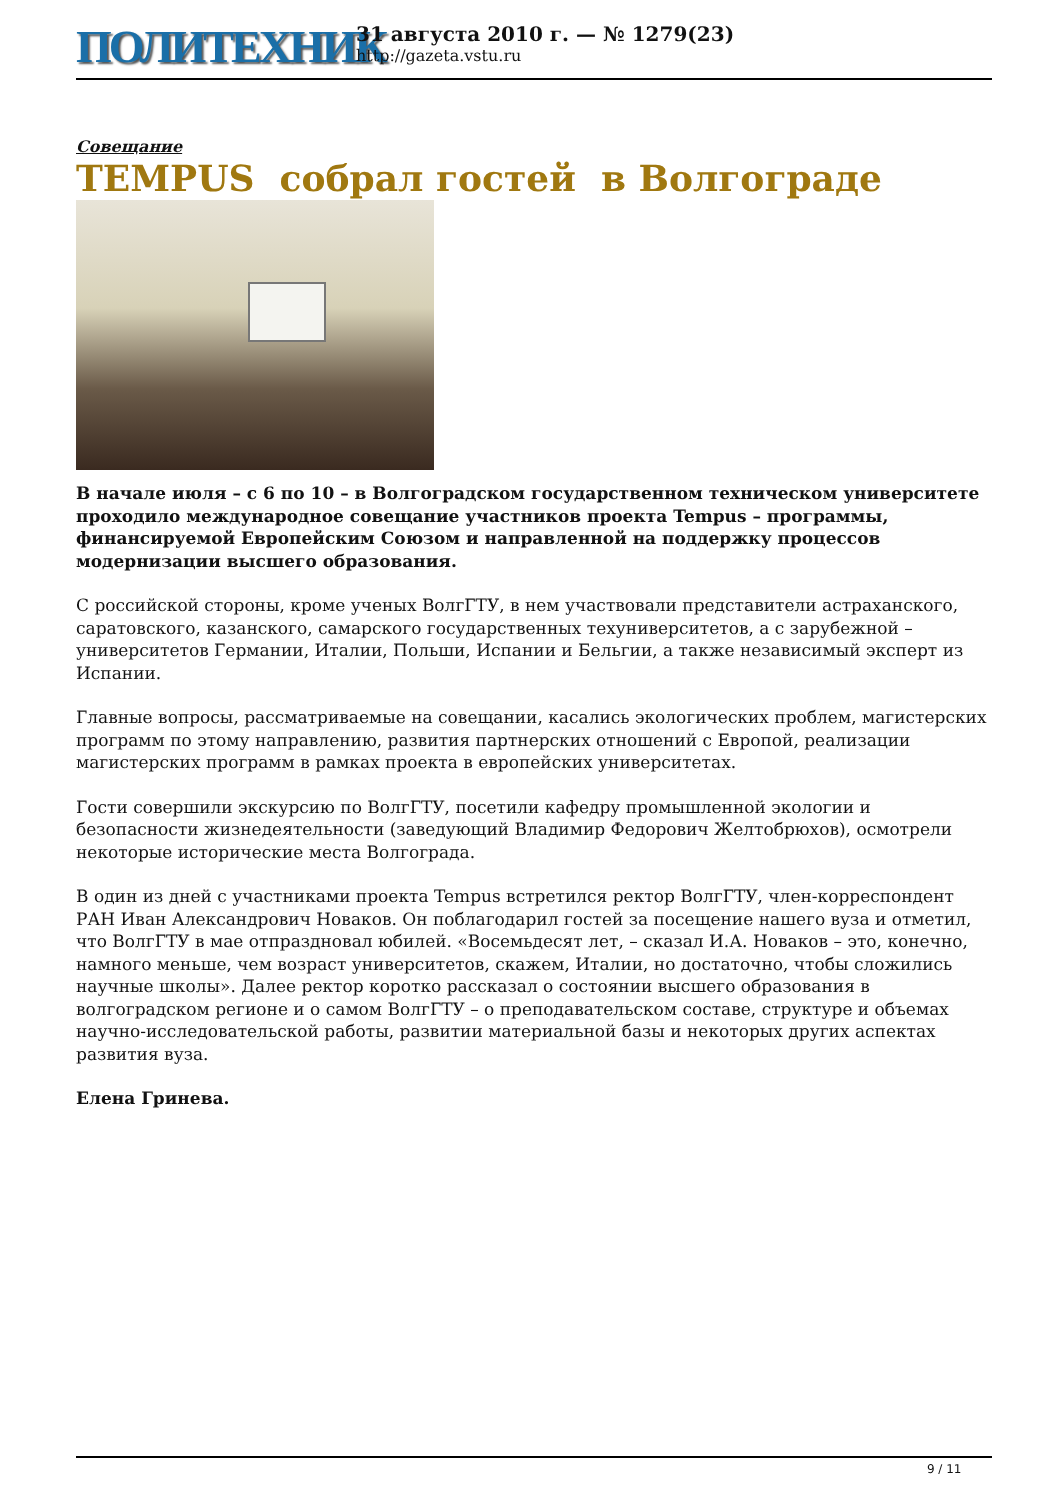ПОЛИТЕХНИК
31 августа 2010 г. — № 1279(23)
http://gazeta.vstu.ru
Совещание
TEMPUS собрал гостей в Волгограде
В начале июля – с 6 по 10 – в Волгоградском государственном техническом университете проходило международное совещание участников проекта Tempus – программы, финансируемой Европейским Союзом и направленной на поддержку процессов модернизации высшего образования.
С российской стороны, кроме ученых ВолгГТУ, в нем участвовали представители астраханского, саратовского, казанского, самарского государственных техуниверситетов, а с зарубежной – университетов Германии, Италии, Польши, Испании и Бельгии, а также независимый эксперт из Испании.
Главные вопросы, рассматриваемые на совещании, касались экологических проблем, магистерских программ по этому направлению, развития партнерских отношений с Европой, реализации магистерских программ в рамках проекта в европейских университетах.
Гости совершили экскурсию по ВолгГТУ, посетили кафедру промышленной экологии и безопасности жизнедеятельности (заведующий Владимир Федорович Желтобрюхов), осмотрели некоторые исторические места Волгограда.
В один из дней с участниками проекта Tempus встретился ректор ВолгГТУ, член-корреспондент РАН Иван Александрович Новаков. Он поблагодарил гостей за посещение нашего вуза и отметил, что ВолгГТУ в мае отпраздновал юбилей. «Восемьдесят лет, – сказал И.А. Новаков – это, конечно, намного меньше, чем возраст университетов, скажем, Италии, но достаточно, чтобы сложились научные школы». Далее ректор коротко рассказал о состоянии высшего образования в волгоградском регионе и о самом ВолгГТУ – о преподавательском составе, структуре и объемах научно-исследовательской работы, развитии материальной базы и некоторых других аспектах развития вуза.
Елена Гринева.
9 / 11